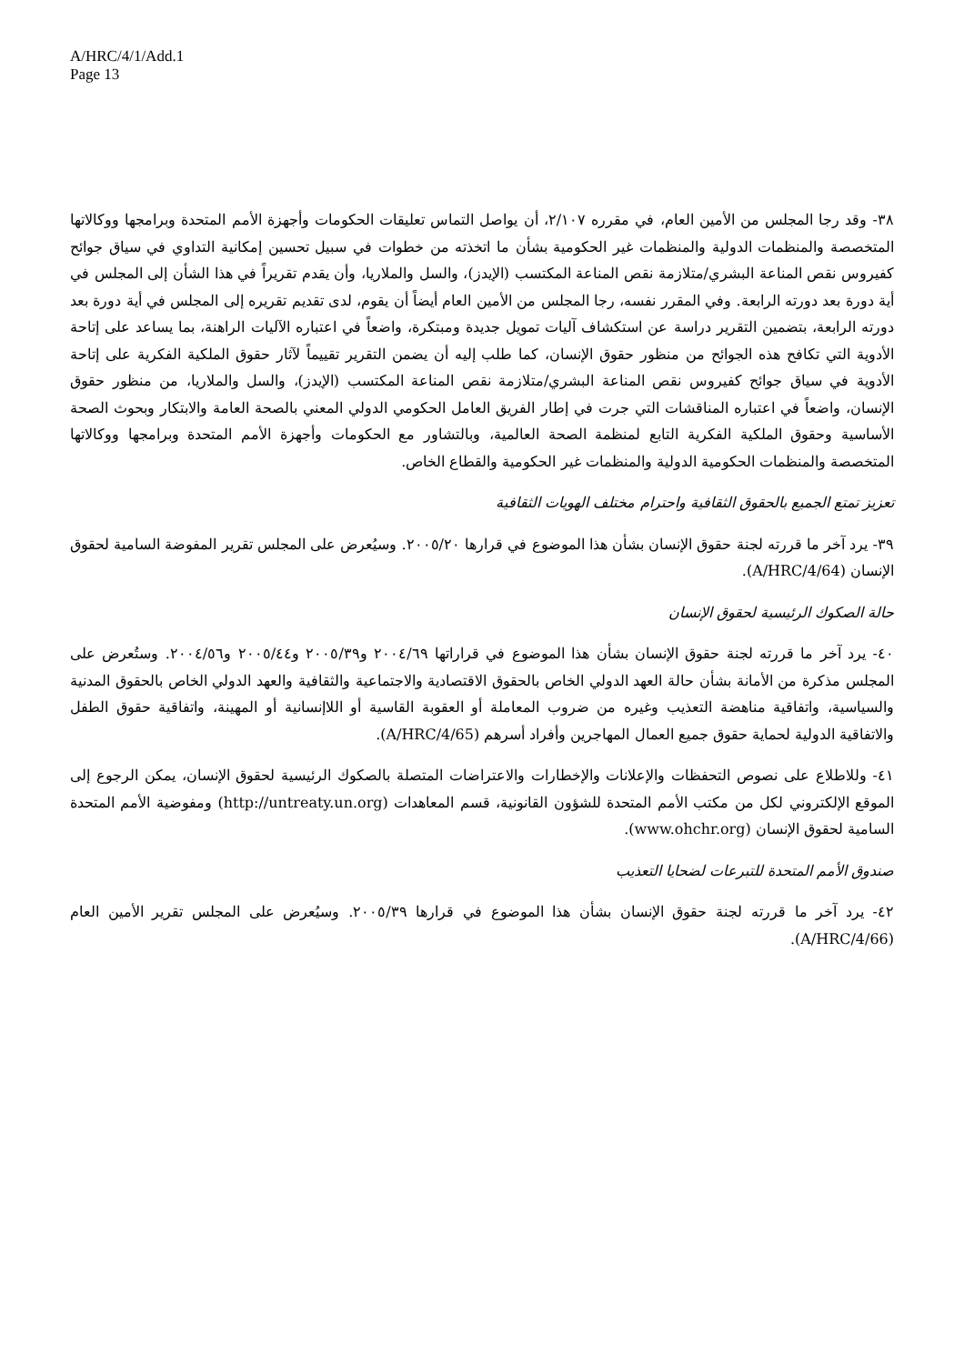A/HRC/4/1/Add.1
Page 13
٣٨- وقد رجا المجلس من الأمين العام، في مقرره ٢/١٠٧، أن يواصل التماس تعليقات الحكومات وأجهزة الأمم المتحدة وبرامجها ووكالاتها المتخصصة والمنظمات الدولية والمنظمات غير الحكومية بشأن ما اتخذته من خطوات في سبيل تحسين إمكانية التداوي في سياق جوائح كفيروس نقص المناعة البشري/متلازمة نقص المناعة المكتسب (الإيدز)، والسل والملاريا، وأن يقدم تقريراً في هذا الشأن إلى المجلس في أية دورة بعد دورته الرابعة. وفي المقرر نفسه، رجا المجلس من الأمين العام أيضاً أن يقوم، لدى تقديم تقريره إلى المجلس في أية دورة بعد دورته الرابعة، بتضمين التقرير دراسة عن استكشاف آليات تمويل جديدة ومبتكرة، واضعاً في اعتباره الآليات الراهنة، بما يساعد على إتاحة الأدوية التي تكافح هذه الجوائح من منظور حقوق الإنسان، كما طلب إليه أن يضمن التقرير تقييماً لآثار حقوق الملكية الفكرية على إتاحة الأدوية في سياق جوائح كفيروس نقص المناعة البشري/متلازمة نقص المناعة المكتسب (الإيدز)، والسل والملاريا، من منظور حقوق الإنسان، واضعاً في اعتباره المناقشات التي جرت في إطار الفريق العامل الحكومي الدولي المعني بالصحة العامة والابتكار وبحوث الصحة الأساسية وحقوق الملكية الفكرية التابع لمنظمة الصحة العالمية، وبالتشاور مع الحكومات وأجهزة الأمم المتحدة وبرامجها ووكالاتها المتخصصة والمنظمات الحكومية الدولية والمنظمات غير الحكومية والقطاع الخاص.
تعزيز تمتع الجميع بالحقوق الثقافية واحترام مختلف الهويات الثقافية
٣٩- يرد آخر ما قررته لجنة حقوق الإنسان بشأن هذا الموضوع في قرارها ٢٠٠٥/٢٠. وسيُعرض على المجلس تقرير المفوضة السامية لحقوق الإنسان (A/HRC/4/64).
حالة الصكوك الرئيسية لحقوق الإنسان
٤٠- يرد آخر ما قررته لجنة حقوق الإنسان بشأن هذا الموضوع في قراراتها ٢٠٠٤/٦٩ و٢٠٠٥/٣٩ و٢٠٠٥/٤٤ و٢٠٠٤/٥٦. وستُعرض على المجلس مذكرة من الأمانة بشأن حالة العهد الدولي الخاص بالحقوق الاقتصادية والاجتماعية والثقافية والعهد الدولي الخاص بالحقوق المدنية والسياسية، واتفاقية مناهضة التعذيب وغيره من ضروب المعاملة أو العقوبة القاسية أو اللاإنسانية أو المهينة، واتفاقية حقوق الطفل والاتفاقية الدولية لحماية حقوق جميع العمال المهاجرين وأفراد أسرهم (A/HRC/4/65).
٤١- وللاطلاع على نصوص التحفظات والإعلانات والإخطارات والاعتراضات المتصلة بالصكوك الرئيسية لحقوق الإنسان، يمكن الرجوع إلى الموقع الإلكتروني لكل من مكتب الأمم المتحدة للشؤون القانونية، قسم المعاهدات (http://untreaty.un.org) ومفوضية الأمم المتحدة السامية لحقوق الإنسان (www.ohchr.org).
صندوق الأمم المتحدة للتبرعات لضحايا التعذيب
٤٢- يرد آخر ما قررته لجنة حقوق الإنسان بشأن هذا الموضوع في قرارها ٢٠٠٥/٣٩. وسيُعرض على المجلس تقرير الأمين العام (A/HRC/4/66).